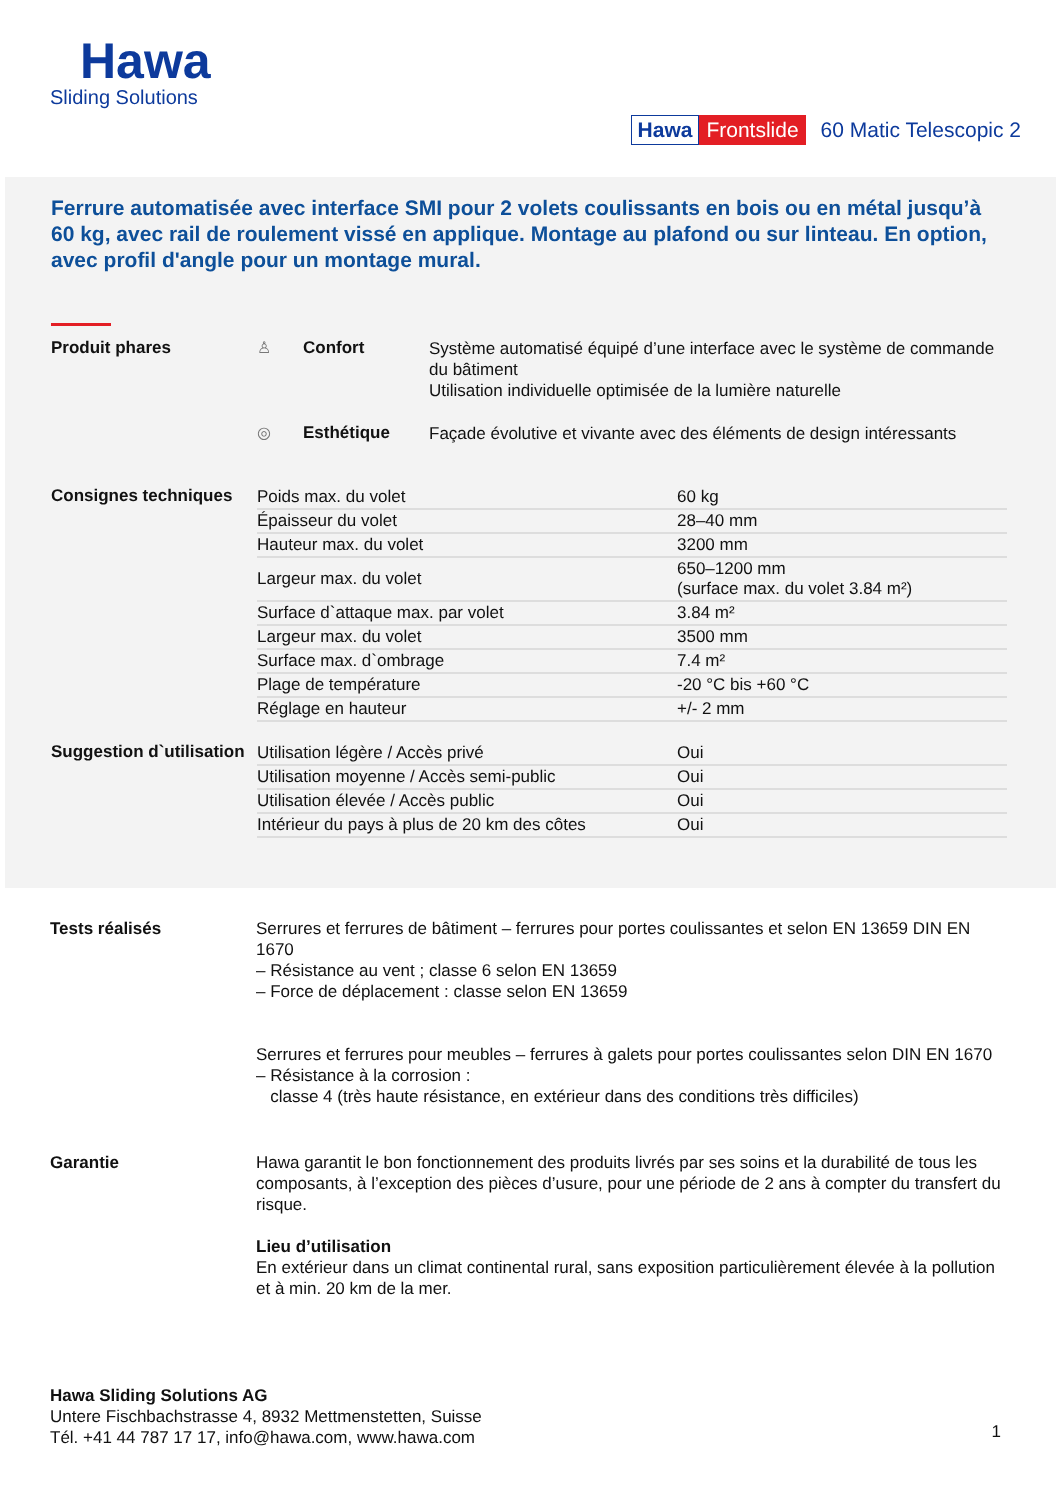Hawa
Sliding Solutions
Hawa Frontslide 60 Matic Telescopic 2
Ferrure automatisée avec interface SMI pour 2 volets coulissants en bois ou en métal jusqu’à 60 kg, avec rail de roulement vissé en applique. Montage au plafond ou sur linteau. En option, avec profil d'angle pour un montage mural.
Produit phares ♙ Confort
Système automatisé équipé d’une interface avec le système de commande du bâtiment
Utilisation individuelle optimisée de la lumière naturelle
◎ Esthétique
Façade évolutive et vivante avec des éléments de design intéressants
Consignes techniques
| Poids max. du volet | 60 kg |
| Épaisseur du volet | 28–40 mm |
| Hauteur max. du volet | 3200 mm |
| Largeur max. du volet | 650–1200 mm (surface max. du volet 3.84 m²) |
| Surface d`attaque max. par volet | 3.84 m² |
| Largeur max. du volet | 3500 mm |
| Surface max. d`ombrage | 7.4 m² |
| Plage de température | -20 °C bis +60 °C |
| Réglage en hauteur | +/- 2 mm |
Suggestion d`utilisation
| Utilisation légère / Accès privé | Oui |
| Utilisation moyenne / Accès semi-public | Oui |
| Utilisation élevée / Accès public | Oui |
| Intérieur du pays à plus de 20 km des côtes | Oui |
Tests réalisés Serrures et ferrures de bâtiment – ferrures pour portes coulissantes et selon EN 13659 DIN EN 1670
– Résistance au vent ; classe 6 selon EN 13659
– Force de déplacement : classe selon EN 13659
Serrures et ferrures pour meubles – ferrures à galets pour portes coulissantes selon DIN EN 1670
– Résistance à la corrosion :
classe 4 (très haute résistance, en extérieur dans des conditions très difficiles)
Garantie Hawa garantit le bon fonctionnement des produits livrés par ses soins et la durabilité de tous les composants, à l’exception des pièces d’usure, pour une période de 2 ans à compter du transfert du risque.
Lieu d’utilisation
En extérieur dans un climat continental rural, sans exposition particulièrement élevée à la pollution et à min. 20 km de la mer.
Hawa Sliding Solutions AG
Untere Fischbachstrasse 4, 8932 Mettmenstetten, Suisse
Tél. +41 44 787 17 17, info@hawa.com, www.hawa.com
1